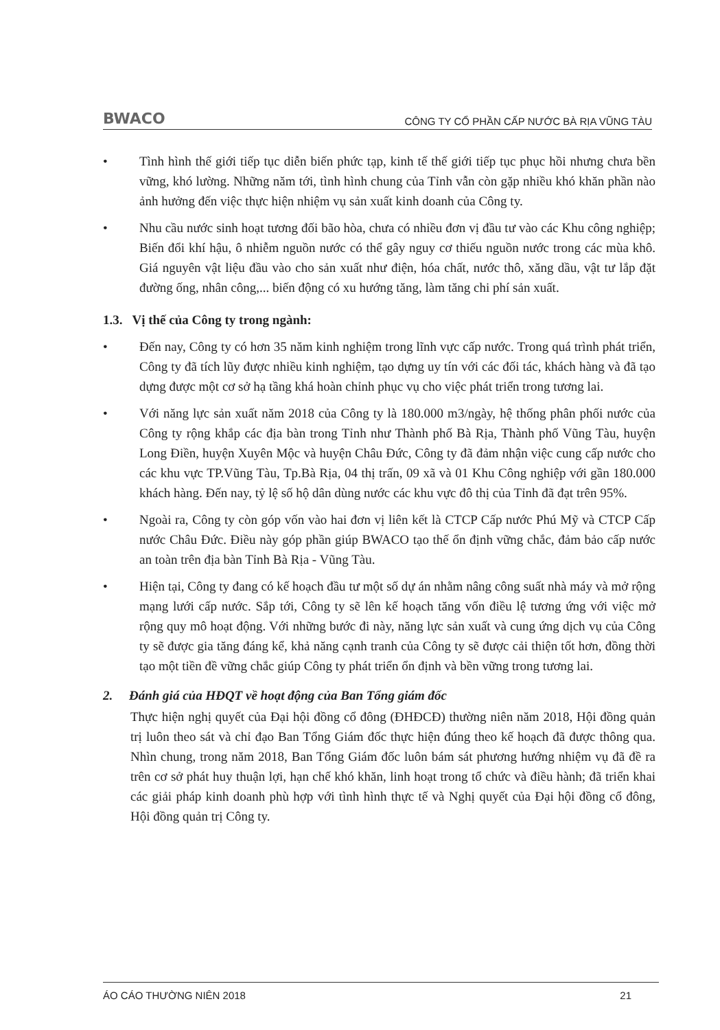BWACO CÔNG TY CỔ PHẦN CẤP NƯỚC BÀ RỊA VŨNG TÀU
• Tình hình thế giới tiếp tục diễn biến phức tạp, kinh tế thế giới tiếp tục phục hồi nhưng chưa bền vững, khó lường. Những năm tới, tình hình chung của Tỉnh vẫn còn gặp nhiều khó khăn phần nào ảnh hưởng đến việc thực hiện nhiệm vụ sản xuất kinh doanh của Công ty.
• Nhu cầu nước sinh hoạt tương đối bão hòa, chưa có nhiều đơn vị đầu tư vào các Khu công nghiệp; Biến đổi khí hậu, ô nhiễm nguồn nước có thể gây nguy cơ thiếu nguồn nước trong các mùa khô. Giá nguyên vật liệu đầu vào cho sản xuất như điện, hóa chất, nước thô, xăng dầu, vật tư lắp đặt đường ống, nhân công,... biến động có xu hướng tăng, làm tăng chi phí sản xuất.
1.3. Vị thế của Công ty trong ngành:
• Đến nay, Công ty có hơn 35 năm kinh nghiệm trong lĩnh vực cấp nước. Trong quá trình phát triển, Công ty đã tích lũy được nhiều kinh nghiệm, tạo dựng uy tín với các đối tác, khách hàng và đã tạo dựng được một cơ sở hạ tầng khá hoàn chỉnh phục vụ cho việc phát triển trong tương lai.
• Với năng lực sản xuất năm 2018 của Công ty là 180.000 m3/ngày, hệ thống phân phối nước của Công ty rộng khắp các địa bàn trong Tỉnh như Thành phố Bà Rịa, Thành phố Vũng Tàu, huyện Long Điền, huyện Xuyên Mộc và huyện Châu Đức, Công ty đã đảm nhận việc cung cấp nước cho các khu vực TP.Vũng Tàu, Tp.Bà Rịa, 04 thị trấn, 09 xã và 01 Khu Công nghiệp với gần 180.000 khách hàng. Đến nay, tỷ lệ số hộ dân dùng nước các khu vực đô thị của Tỉnh đã đạt trên 95%.
• Ngoài ra, Công ty còn góp vốn vào hai đơn vị liên kết là CTCP Cấp nước Phú Mỹ và CTCP Cấp nước Châu Đức. Điều này góp phần giúp BWACO tạo thế ổn định vững chắc, đảm bảo cấp nước an toàn trên địa bàn Tỉnh Bà Rịa - Vũng Tàu.
• Hiện tại, Công ty đang có kế hoạch đầu tư một số dự án nhằm nâng công suất nhà máy và mở rộng mạng lưới cấp nước. Sắp tới, Công ty sẽ lên kế hoạch tăng vốn điều lệ tương ứng với việc mở rộng quy mô hoạt động. Với những bước đi này, năng lực sản xuất và cung ứng dịch vụ của Công ty sẽ được gia tăng đáng kể, khả năng cạnh tranh của Công ty sẽ được cải thiện tốt hơn, đồng thời tạo một tiền đề vững chắc giúp Công ty phát triển ổn định và bền vững trong tương lai.
2. Đánh giá của HĐQT về hoạt động của Ban Tổng giám đốc
Thực hiện nghị quyết của Đại hội đồng cổ đông (ĐHĐCĐ) thường niên năm 2018, Hội đồng quản trị luôn theo sát và chỉ đạo Ban Tổng Giám đốc thực hiện đúng theo kế hoạch đã được thông qua. Nhìn chung, trong năm 2018, Ban Tổng Giám đốc luôn bám sát phương hướng nhiệm vụ đã đề ra trên cơ sở phát huy thuận lợi, hạn chế khó khăn, linh hoạt trong tổ chức và điều hành; đã triển khai các giải pháp kinh doanh phù hợp với tình hình thực tế và Nghị quyết của Đại hội đồng cổ đông, Hội đồng quản trị Công ty.
ÁO CÁO THƯỜNG NIÊN 2018 21